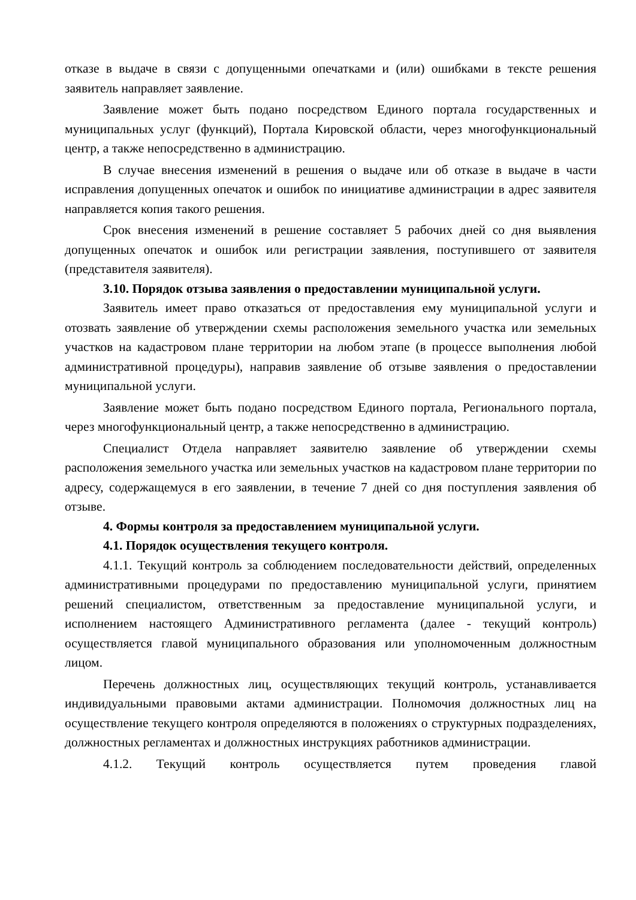отказе в выдаче в связи с допущенными опечатками и (или) ошибками в тексте решения заявитель направляет заявление.
Заявление может быть подано посредством Единого портала государственных и муниципальных услуг (функций), Портала Кировской области, через многофункциональный центр, а также непосредственно в администрацию.
В случае внесения изменений в решения о выдаче или об отказе в выдаче в части исправления допущенных опечаток и ошибок по инициативе администрации в адрес заявителя направляется копия такого решения.
Срок внесения изменений в решение составляет 5 рабочих дней со дня выявления допущенных опечаток и ошибок или регистрации заявления, поступившего от заявителя (представителя заявителя).
3.10. Порядок отзыва заявления о предоставлении муниципальной услуги.
Заявитель имеет право отказаться от предоставления ему муниципальной услуги и отозвать заявление об утверждении схемы расположения земельного участка или земельных участков на кадастровом плане территории на любом этапе (в процессе выполнения любой административной процедуры), направив заявление об отзыве заявления о предоставлении муниципальной услуги.
Заявление может быть подано посредством Единого портала, Регионального портала, через многофункциональный центр, а также непосредственно в администрацию.
Специалист Отдела направляет заявителю заявление об утверждении схемы расположения земельного участка или земельных участков на кадастровом плане территории по адресу, содержащемуся в его заявлении, в течение 7 дней со дня поступления заявления об отзыве.
4. Формы контроля за предоставлением муниципальной услуги.
4.1. Порядок осуществления текущего контроля.
4.1.1. Текущий контроль за соблюдением последовательности действий, определенных административными процедурами по предоставлению муниципальной услуги, принятием решений специалистом, ответственным за предоставление муниципальной услуги, и исполнением настоящего Административного регламента (далее - текущий контроль) осуществляется главой муниципального образования или уполномоченным должностным лицом.
Перечень должностных лиц, осуществляющих текущий контроль, устанавливается индивидуальными правовыми актами администрации. Полномочия должностных лиц на осуществление текущего контроля определяются в положениях о структурных подразделениях, должностных регламентах и должностных инструкциях работников администрации.
4.1.2. Текущий контроль осуществляется путем проведения главой